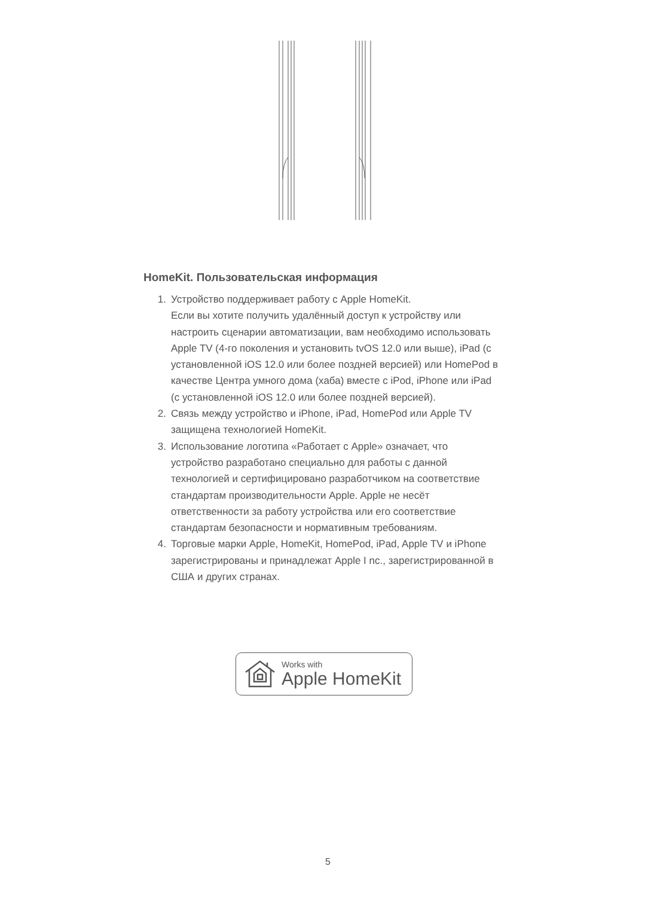HomeKit. Пользовательская информация
1. Устройство поддерживает работу с Apple HomeKit.
Если вы хотите получить удалённый доступ к устройству или настроить сценарии автоматизации, вам необходимо использовать Apple TV (4-го поколения и установить tvOS 12.0 или выше), iPad (с установленной iOS 12.0 или более поздней версией) или HomePod в качестве Центра умного дома (хаба) вместе с iPod, iPhone или iPad (с установленной iOS 12.0 или более поздней версией).
2. Связь между устройство и iPhone, iPad, HomePod или Apple TV защищена технологией HomeKit.
3. Использование логотипа «Работает с Apple» означает, что устройство разработано специально для работы с данной технологией и сертифицировано разработчиком на соответствие стандартам производительности Apple. Apple не несёт ответственности за работу устройства или его соответствие стандартам безопасности и нормативным требованиям.
4. Торговые марки Apple, HomeKit, HomePod, iPad, Apple TV и iPhone зарегистрированы и принадлежат Apple I nc., зарегистрированной в США и других странах.
Works with
Apple HomeKit
5